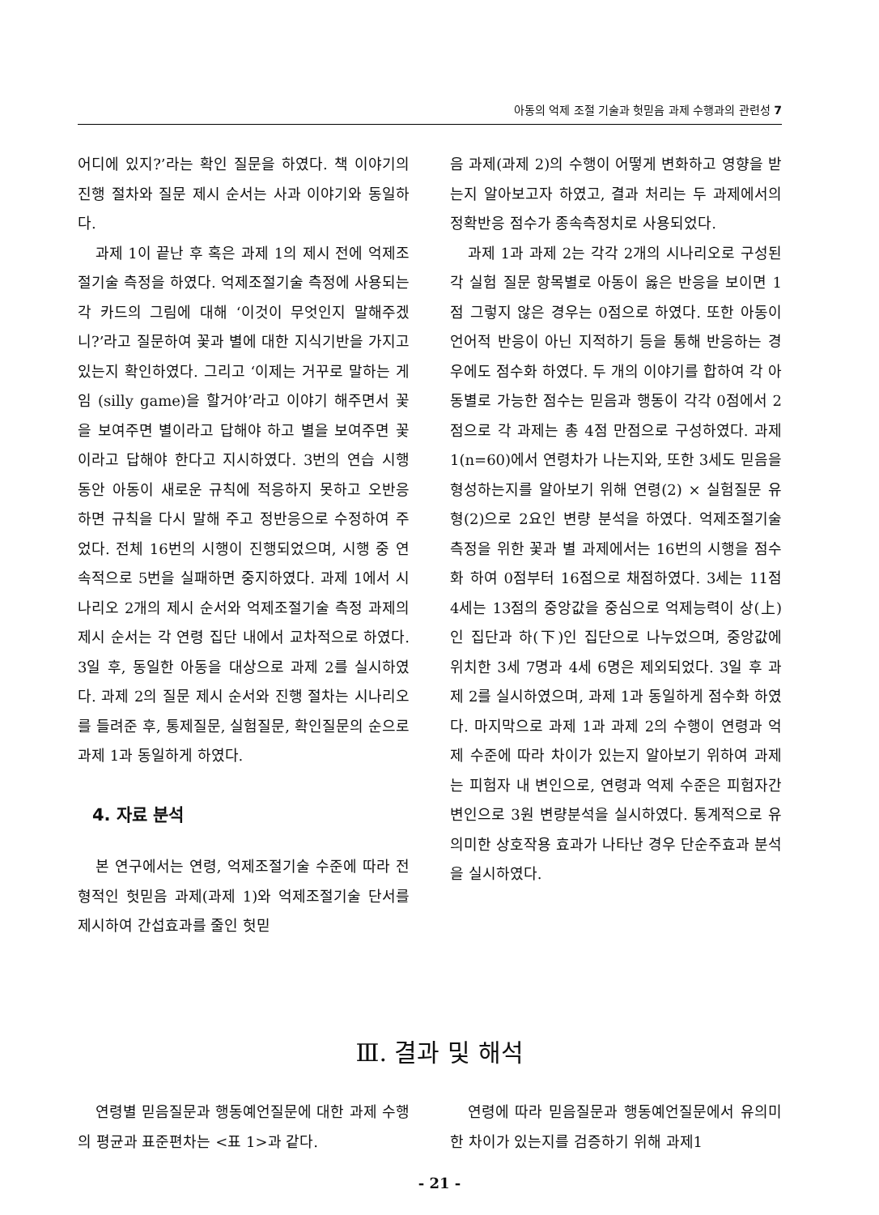아동의 억제 조절 기술과 헛믿음 과제 수행과의 관련성 7
어디에 있지?’라는 확인 질문을 하였다. 책 이야기의 진행 절차와 질문 제시 순서는 사과 이야기와 동일하다.
과제 1이 끝난 후 혹은 과제 1의 제시 전에 억제조절기술 측정을 하였다. 억제조절기술 측정에 사용되는 각 카드의 그림에 대해 ‘이것이 무엇인지 말해주겠니?’라고 질문하여 꽃과 별에 대한 지식기반을 가지고 있는지 확인하였다. 그리고 ‘이제는 거꾸로 말하는 게임 (silly game)을 할거야’라고 이야기 해주면서 꽃을 보여주면 별이라고 답해야 하고 별을 보여주면 꽃이라고 답해야 한다고 지시하였다. 3번의 연습 시행 동안 아동이 새로운 규칙에 적응하지 못하고 오반응 하면 규칙을 다시 말해 주고 정반응으로 수정하여 주었다. 전체 16번의 시행이 진행되었으며, 시행 중 연속적으로 5번을 실패하면 중지하였다. 과제 1에서 시나리오 2개의 제시 순서와 억제조절기술 측정 과제의 제시 순서는 각 연령 집단 내에서 교차적으로 하였다. 3일 후, 동일한 아동을 대상으로 과제 2를 실시하였다. 과제 2의 질문 제시 순서와 진행 절차는 시나리오를 들려준 후, 통제질문, 실험질문, 확인질문의 순으로 과제 1과 동일하게 하였다.
4. 자료 분석
본 연구에서는 연령, 억제조절기술 수준에 따라 전형적인 헛믿음 과제(과제 1)와 억제조절기술 단서를 제시하여 간섭효과를 줄인 헛믿
음 과제(과제 2)의 수행이 어떻게 변화하고 영향을 받는지 알아보고자 하였고, 결과 처리는 두 과제에서의 정확반응 점수가 종속측정치로 사용되었다.
과제 1과 과제 2는 각각 2개의 시나리오로 구성된 각 실험 질문 항목별로 아동이 옳은 반응을 보이면 1점 그렇지 않은 경우는 0점으로 하였다. 또한 아동이 언어적 반응이 아닌 지적하기 등을 통해 반응하는 경우에도 점수화 하였다. 두 개의 이야기를 합하여 각 아동별로 가능한 점수는 믿음과 행동이 각각 0점에서 2점으로 각 과제는 총 4점 만점으로 구성하였다. 과제 1(n=60)에서 연령차가 나는지와, 또한 3세도 믿음을 형성하는지를 알아보기 위해 연령(2) × 실험질문 유형(2)으로 2요인 변량 분석을 하였다. 억제조절기술 측정을 위한 꽃과 별 과제에서는 16번의 시행을 점수화 하여 0점부터 16점으로 채점하였다. 3세는 11점 4세는 13점의 중앙값을 중심으로 억제능력이 상(上)인 집단과 하(下)인 집단으로 나누었으며, 중앙값에 위치한 3세 7명과 4세 6명은 제외되었다. 3일 후 과제 2를 실시하였으며, 과제 1과 동일하게 점수화 하였다. 마지막으로 과제 1과 과제 2의 수행이 연령과 억제 수준에 따라 차이가 있는지 알아보기 위하여 과제는 피험자 내 변인으로, 연령과 억제 수준은 피험자간 변인으로 3원 변량분석을 실시하였다. 통계적으로 유의미한 상호작용 효과가 나타난 경우 단순주효과 분석을 실시하였다.
Ⅲ. 결과 및 해석
연령별 믿음질문과 행동예언질문에 대한 과제 수행의 평균과 표준편차는 <표 1>과 같다.
연령에 따라 믿음질문과 행동예언질문에서 유의미한 차이가 있는지를 검증하기 위해 과제1
- 21 -